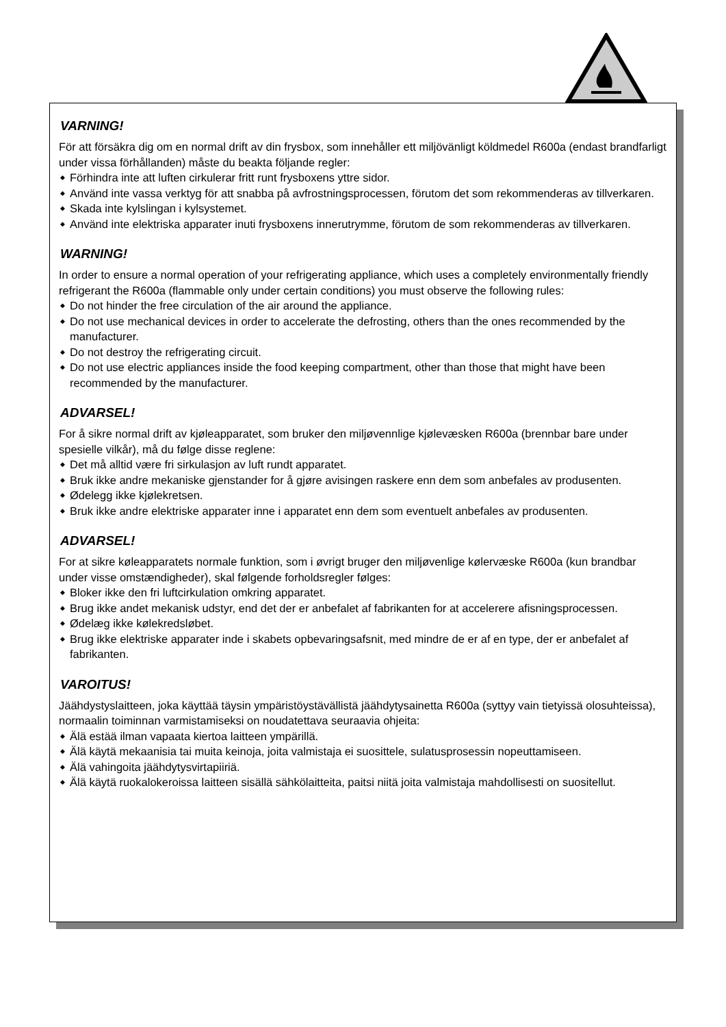VARNING!
För att försäkra dig om en normal drift av din frysbox, som innehåller ett miljövänligt köldmedel R600a (endast brandfarligt under vissa förhållanden) måste du beakta följande regler:
◆ Förhindra inte att luften cirkulerar fritt runt frysboxens yttre sidor.
◆ Använd inte vassa verktyg för att snabba på avfrostningsprocessen, förutom det som rekommenderas av tillverkaren.
◆ Skada inte kylslingan i kylsystemet.
◆ Använd inte elektriska apparater inuti frysboxens innerutrymme, förutom de som rekommenderas av tillverkaren.
WARNING!
In order to ensure a normal operation of your refrigerating appliance, which uses a completely environmentally friendly refrigerant the R600a (flammable only under certain conditions) you must observe the following rules:
◆ Do not hinder the free circulation of the air around the appliance.
◆ Do not use mechanical devices in order to accelerate the defrosting, others than the ones recommended by the manufacturer.
◆ Do not destroy the refrigerating circuit.
◆ Do not use electric appliances inside the food keeping compartment, other than those that might have been recommended by the manufacturer.
ADVARSEL!
For å sikre normal drift av kjøleapparatet, som bruker den miljøvennlige kjølevæsken R600a (brennbar bare under spesielle vilkår), må du følge disse reglene:
◆ Det må alltid være fri sirkulasjon av luft rundt apparatet.
◆ Bruk ikke andre mekaniske gjenstander for å gjøre avisingen raskere enn dem som anbefales av produsenten.
◆ Ødelegg ikke kjølekretsen.
◆ Bruk ikke andre elektriske apparater inne i apparatet enn dem som eventuelt anbefales av produsenten.
ADVARSEL!
For at sikre køleapparatets normale funktion, som i øvrigt bruger den miljøvenlige kølervæske R600a (kun brandbar under visse omstændigheder), skal følgende forholdsregler følges:
◆ Bloker ikke den fri luftcirkulation omkring apparatet.
◆ Brug ikke andet mekanisk udstyr, end det der er anbefalet af fabrikanten for at accelerere afisningsprocessen.
◆ Ødelæg ikke kølekredsløbet.
◆ Brug ikke elektriske apparater inde i skabets opbevaringsafsnit, med mindre de er af en type, der er anbefalet af fabrikanten.
VAROITUS!
Jäähdystyslaitteen, joka käyttää täysin ympäristöystävällistä jäähdytysainetta R600a (syttyy vain tietyissä olosuhteissa), normaalin toiminnan varmistamiseksi on noudatettava seuraavia ohjeita:
◆ Älä estää ilman vapaata kiertoa laitteen ympärillä.
◆ Älä käytä mekaanisia tai muita keinoja, joita valmistaja ei suosittele, sulatusprosessin nopeuttamiseen.
◆ Älä vahingoita jäähdytysvirtapiiriä.
◆ Älä käytä ruokalokeroissa laitteen sisällä sähkölaitteita, paitsi niitä joita valmistaja mahdollisesti on suositellut.